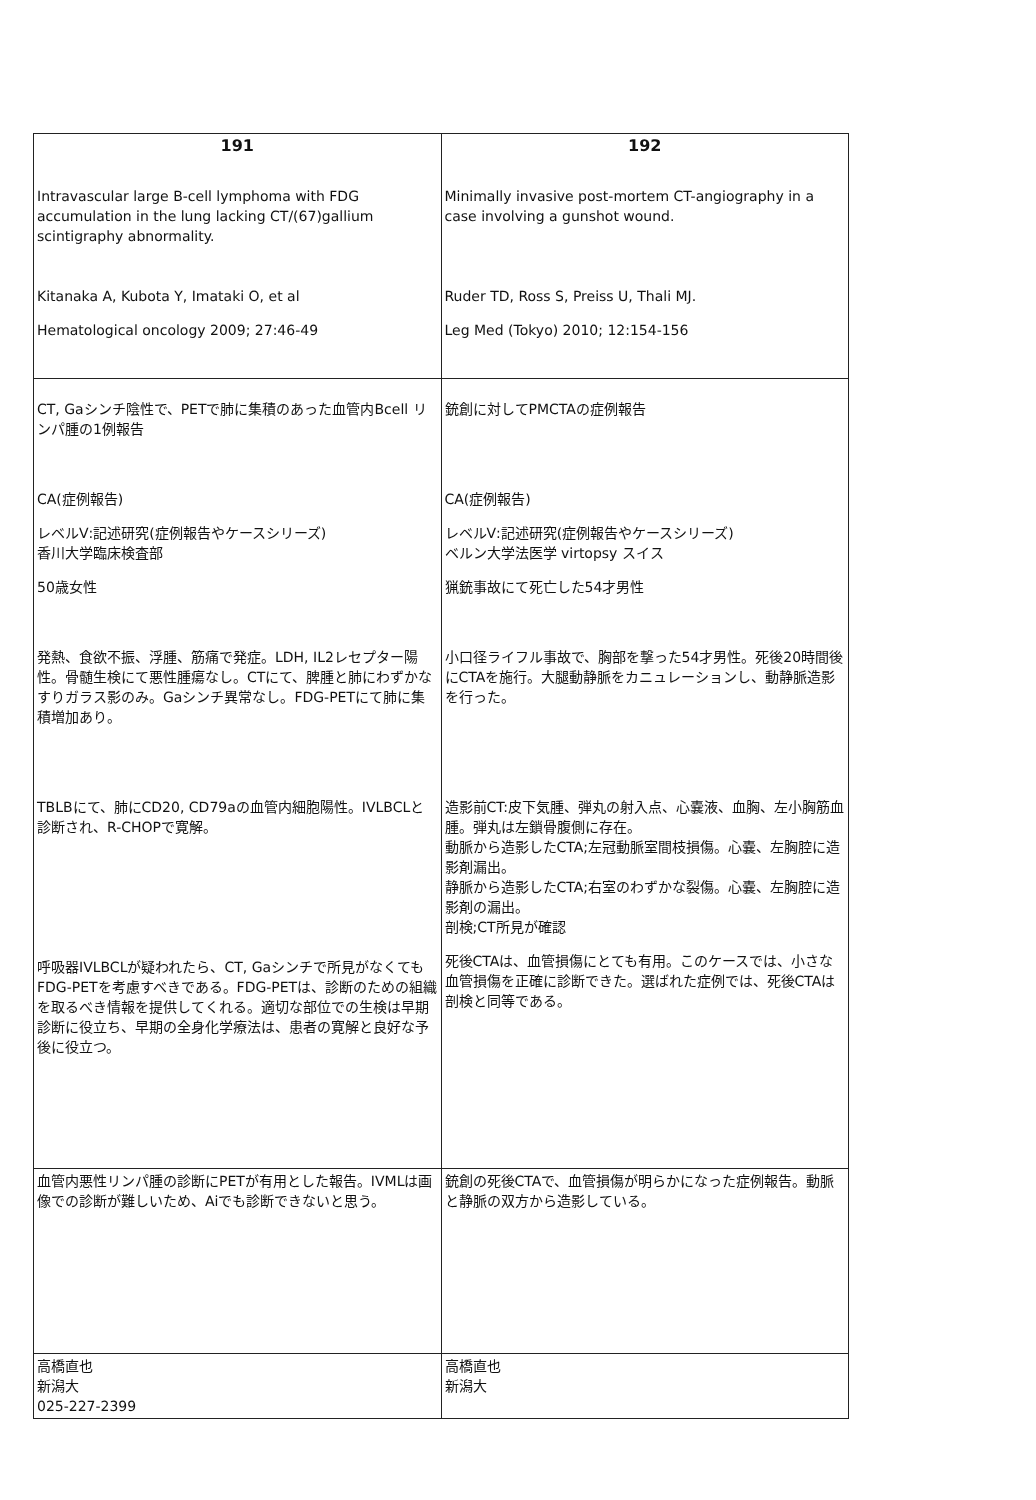| 191 Intravascular large B-cell lymphoma with FDG accumulation in the lung lacking CT/(67)gallium scintigraphy abnormality. Kitanaka A, Kubota Y, Imataki O, et al Hematological oncology 2009; 27:46-49 | 192 Minimally invasive post-mortem CT-angiography in a case involving a gunshot wound. Ruder TD, Ross S, Preiss U, Thali MJ. Leg Med (Tokyo) 2010; 12:154-156 |
| CT, Gaシンチ陰性で、PETで肺に集積のあった血管内Bcell リンパ腫の1例報告 CA(症例報告) レベルⅤ:記述研究(症例報告やケースシリーズ) 香川大学臨床検査部 50歳女性 発熱、食欲不振、浮腫、筋痛で発症。LDH, IL2レセプター陽性。骨髄生検にて悪性腫瘍なし。CTにて、脾腫と肺にわずかなすりガラス影のみ。Gaシンチ異常なし。FDG-PETにて肺に集積増加あり。 TBLBにて、肺にCD20, CD79aの血管内細胞陽性。IVLBCLと診断され、R-CHOPで寛解。 呼吸器IVLBCLが疑われたら、CT, Gaシンチで所見がなくてもFDG-PETを考慮すべきである。FDG-PETは、診断のための組織を取るべき情報を提供してくれる。適切な部位での生検は早期診断に役立ち、早期の全身化学療法は、患者の寛解と良好な予後に役立つ。 | 銃創に対してPMCTAの症例報告 CA(症例報告) レベルⅤ:記述研究(症例報告やケースシリーズ) ベルン大学法医学 virtopsy スイス 猟銃事故にて死亡した54才男性 小口径ライフル事故で、胸部を撃った54才男性。死後20時間後にCTAを施行。大腿動静脈をカニュレーションし、動静脈造影を行った。 造影前CT:皮下気腫、弾丸の射入点、心嚢液、血胸、左小胸筋血腫。弾丸は左鎖骨腹側に存在。 動脈から造影したCTA;左冠動脈室間枝損傷。心嚢、左胸腔に造影剤漏出。 静脈から造影したCTA;右室のわずかな裂傷。心嚢、左胸腔に造影剤の漏出。 剖検;CT所見が確認 死後CTAは、血管損傷にとても有用。このケースでは、小さな血管損傷を正確に診断できた。選ばれた症例では、死後CTAは剖検と同等である。 |
| 血管内悪性リンパ腫の診断にPETが有用とした報告。IVMLは画像での診断が難しいため、Aiでも診断できないと思う。 | 銃創の死後CTAで、血管損傷が明らかになった症例報告。動脈と静脈の双方から造影している。 |
| 高橋直也 新潟大 025-227-2399 | 高橋直也 新潟大 |